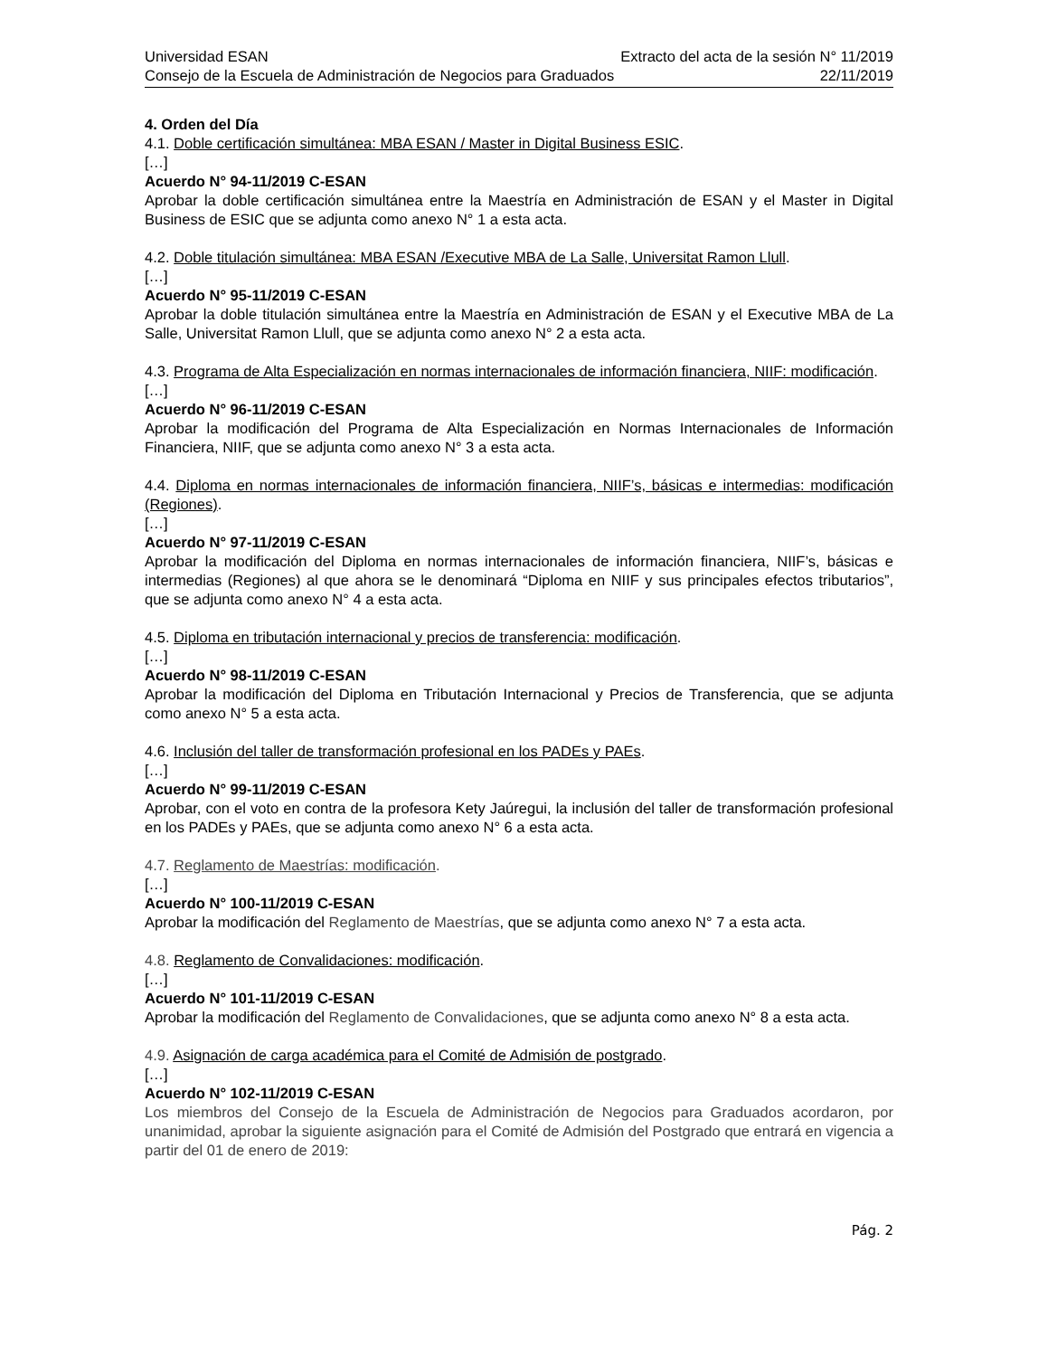Universidad ESAN Extracto del acta de la sesión N° 11/2019
Consejo de la Escuela de Administración de Negocios para Graduados 22/11/2019
4. Orden del Día
4.1. Doble certificación simultánea: MBA ESAN / Master in Digital Business ESIC.
[…]
Acuerdo N° 94-11/2019 C-ESAN
Aprobar la doble certificación simultánea entre la Maestría en Administración de ESAN y el Master in Digital Business de ESIC que se adjunta como anexo N° 1 a esta acta.
4.2. Doble titulación simultánea: MBA ESAN /Executive MBA de La Salle, Universitat Ramon Llull.
[…]
Acuerdo N° 95-11/2019 C-ESAN
Aprobar la doble titulación simultánea entre la Maestría en Administración de ESAN y el Executive MBA de La Salle, Universitat Ramon Llull, que se adjunta como anexo N° 2 a esta acta.
4.3. Programa de Alta Especialización en normas internacionales de información financiera, NIIF: modificación.
[…]
Acuerdo N° 96-11/2019 C-ESAN
Aprobar la modificación del Programa de Alta Especialización en Normas Internacionales de Información Financiera, NIIF, que se adjunta como anexo N° 3 a esta acta.
4.4. Diploma en normas internacionales de información financiera, NIIF’s, básicas e intermedias: modificación (Regiones).
[…]
Acuerdo N° 97-11/2019 C-ESAN
Aprobar la modificación del Diploma en normas internacionales de información financiera, NIIF’s, básicas e intermedias (Regiones) al que ahora se le denominará “Diploma en NIIF y sus principales efectos tributarios”, que se adjunta como anexo N° 4 a esta acta.
4.5. Diploma en tributación internacional y precios de transferencia: modificación.
[…]
Acuerdo N° 98-11/2019 C-ESAN
Aprobar la modificación del Diploma en Tributación Internacional y Precios de Transferencia, que se adjunta como anexo N° 5 a esta acta.
4.6. Inclusión del taller de transformación profesional en los PADEs y PAEs.
[…]
Acuerdo N° 99-11/2019 C-ESAN
Aprobar, con el voto en contra de la profesora Kety Jaúregui, la inclusión del taller de transformación profesional en los PADEs y PAEs, que se adjunta como anexo N° 6 a esta acta.
4.7. Reglamento de Maestrías: modificación.
[…]
Acuerdo N° 100-11/2019 C-ESAN
Aprobar la modificación del Reglamento de Maestrías, que se adjunta como anexo N° 7 a esta acta.
4.8. Reglamento de Convalidaciones: modificación.
[…]
Acuerdo N° 101-11/2019 C-ESAN
Aprobar la modificación del Reglamento de Convalidaciones, que se adjunta como anexo N° 8 a esta acta.
4.9. Asignación de carga académica para el Comité de Admisión de postgrado.
[…]
Acuerdo N° 102-11/2019 C-ESAN
Los miembros del Consejo de la Escuela de Administración de Negocios para Graduados acordaron, por unanimidad, aprobar la siguiente asignación para el Comité de Admisión del Postgrado que entrará en vigencia a partir del 01 de enero de 2019:
Pág. 2